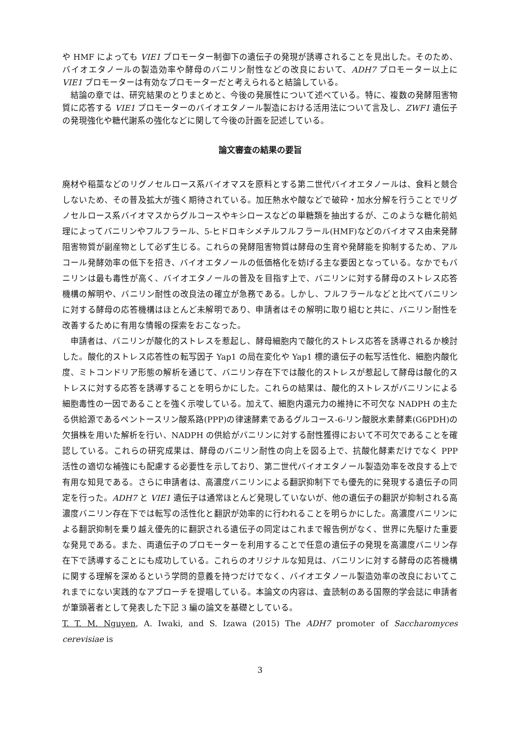や HMF によっても VIE1 プロモーター制御下の遺伝子の発現が誘導されることを見出した。そのため、バイオエタノールの製造効率や酵母のバニリン耐性などの改良において、ADH7 プロモーター以上に VIE1 プロモーターは有効なプロモーターだと考えられると結論している。
結論の章では、研究結果のとりまとめと、今後の発展性について述べている。特に、複数の発酵阻害物質に応答する VIE1 プロモーターのバイオエタノール製造における活用法について言及し、ZWF1 遺伝子の発現強化や糖代謝系の強化などに関して今後の計画を記述している。
論文審査の結果の要旨
廃材や稲藁などのリグノセルロース系バイオマスを原料とする第二世代バイオエタノールは、食料と競合しないため、その普及拡大が強く期待されている。加圧熱水や酸などで破砕・加水分解を行うことでリグノセルロース系バイオマスからグルコースやキシロースなどの単糖類を抽出するが、このような糖化前処理によってバニリンやフルフラール、5-ヒドロキシメチルフルフラール(HMF)などのバイオマス由来発酵阻害物質が副産物として必ず生じる。これらの発酵阻害物質は酵母の生育や発酵能を抑制するため、アルコール発酵効率の低下を招き、バイオエタノールの低価格化を妨げる主な要因となっている。なかでもバニリンは最も毒性が高く、バイオエタノールの普及を目指す上で、バニリンに対する酵母のストレス応答機構の解明や、バニリン耐性の改良法の確立が急務である。しかし、フルフラールなどと比べてバニリンに対する酵母の応答機構はほとんど未解明であり、申請者はその解明に取り組むと共に、バニリン耐性を改善するために有用な情報の探索をおこなった。
申請者は、バニリンが酸化的ストレスを惹起し、酵母細胞内で酸化的ストレス応答を誘導されるか検討した。酸化的ストレス応答性の転写因子 Yap1 の局在変化や Yap1 標的遺伝子の転写活性化、細胞内酸化度、ミトコンドリア形態の解析を通じて、バニリン存在下では酸化的ストレスが惹起して酵母は酸化的ストレスに対する応答を誘導することを明らかにした。これらの結果は、酸化的ストレスがバニリンによる細胞毒性の一因であることを強く示唆している。加えて、細胞内還元力の維持に不可欠な NADPH の主たる供給源であるペントースリン酸系路(PPP)の律速酵素であるグルコース-6-リン酸脱水素酵素(G6PDH)の欠損株を用いた解析を行い、NADPH の供給がバニリンに対する耐性獲得において不可欠であることを確認している。これらの研究成果は、酵母のバニリン耐性の向上を図る上で、抗酸化酵素だけでなく PPP 活性の適切な補強にも配慮する必要性を示しており、第二世代バイオエタノール製造効率を改良する上で有用な知見である。さらに申請者は、高濃度バニリンによる翻訳抑制下でも優先的に発現する遺伝子の同定を行った。ADH7 と VIE1 遺伝子は通常ほとんど発現していないが、他の遺伝子の翻訳が抑制される高濃度バニリン存在下では転写の活性化と翻訳が効率的に行われることを明らかにした。高濃度バニリンによる翻訳抑制を乗り越え優先的に翻訳される遺伝子の同定はこれまで報告例がなく、世界に先駆けた重要な発見である。また、両遺伝子のプロモーターを利用することで任意の遺伝子の発現を高濃度バニリン存在下で誘導することにも成功している。これらのオリジナルな知見は、バニリンに対する酵母の応答機構に関する理解を深めるという学問的意義を持つだけでなく、バイオエタノール製造効率の改良においてこれまでにない実践的なアプローチを提唱している。本論文の内容は、査読制のある国際的学会誌に申請者が筆頭著者として発表した下記 3 編の論文を基礎としている。
T. T. M. Nguyen, A. Iwaki, and S. Izawa (2015) The ADH7 promoter of Saccharomyces cerevisiae is
3